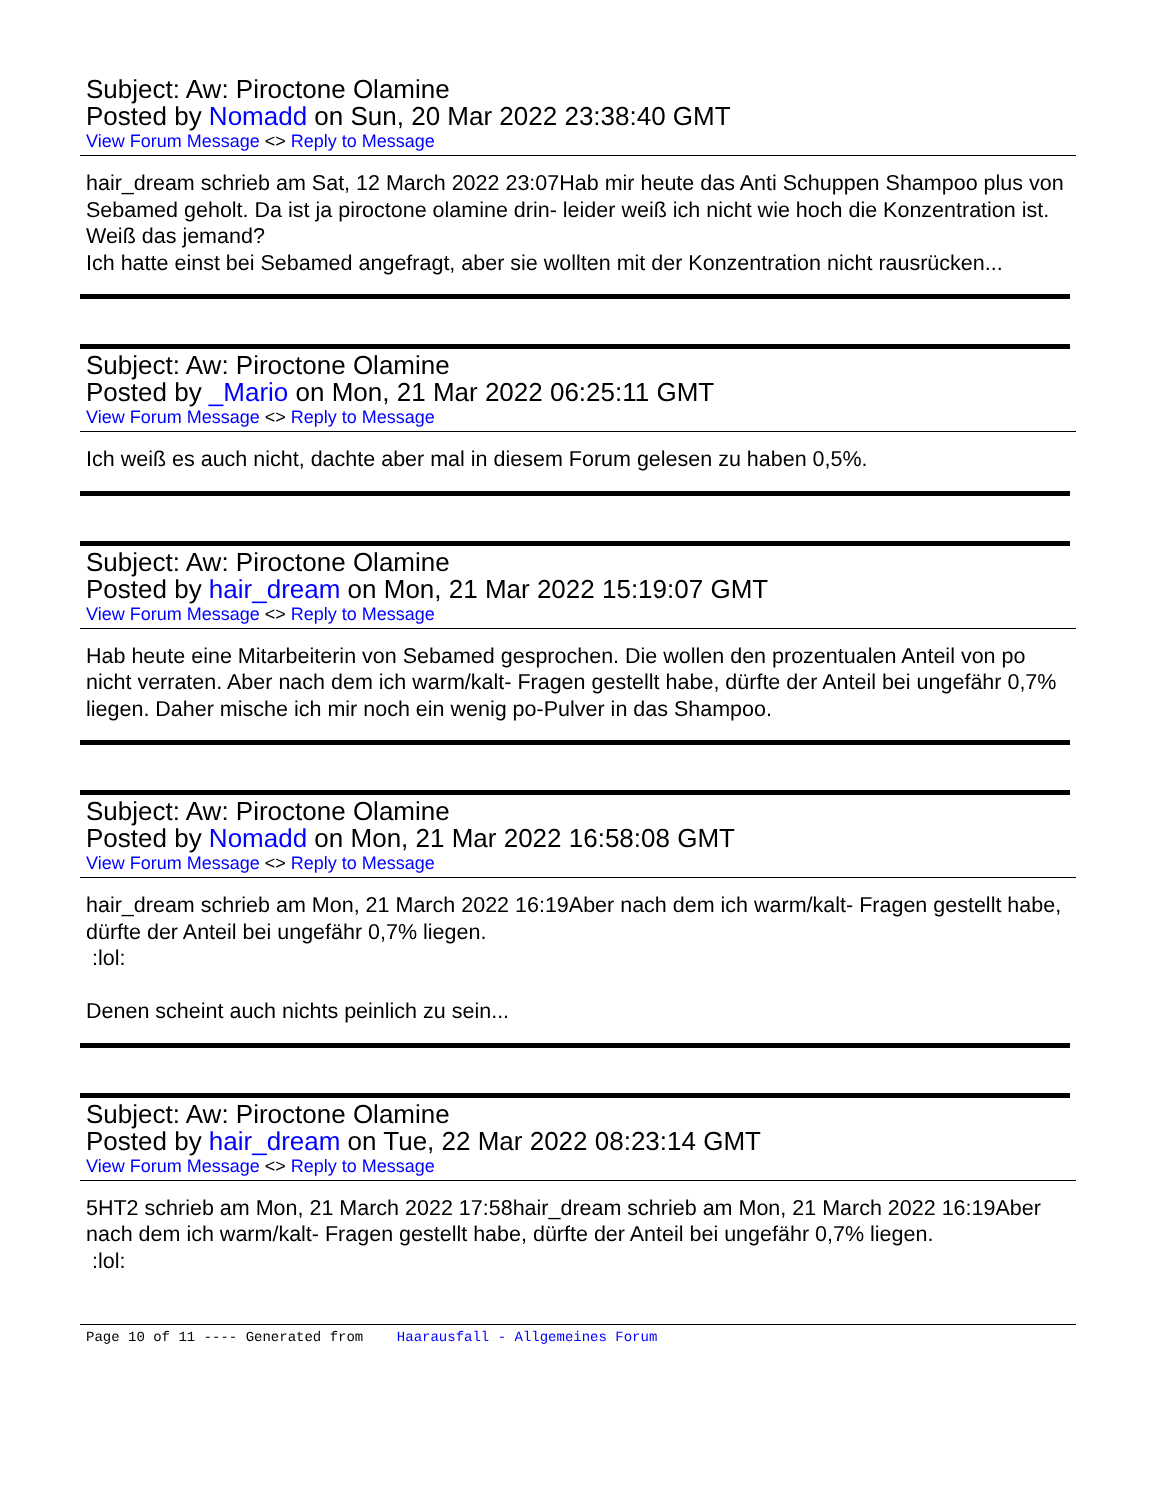Subject: Aw: Piroctone Olamine
Posted by Nomadd on Sun, 20 Mar 2022 23:38:40 GMT
View Forum Message <> Reply to Message
hair_dream schrieb am Sat, 12 March 2022 23:07Hab mir heute das Anti Schuppen Shampoo plus von Sebamed geholt. Da ist ja piroctone olamine drin- leider weiß ich nicht wie hoch die Konzentration ist. Weiß das jemand?
Ich hatte einst bei Sebamed angefragt, aber sie wollten mit der Konzentration nicht rausrücken...
Subject: Aw: Piroctone Olamine
Posted by _Mario on Mon, 21 Mar 2022 06:25:11 GMT
View Forum Message <> Reply to Message
Ich weiß es auch nicht, dachte aber mal in diesem Forum gelesen zu haben 0,5%.
Subject: Aw: Piroctone Olamine
Posted by hair_dream on Mon, 21 Mar 2022 15:19:07 GMT
View Forum Message <> Reply to Message
Hab heute eine Mitarbeiterin von Sebamed gesprochen. Die wollen den prozentualen Anteil von po nicht verraten. Aber nach dem ich warm/kalt- Fragen gestellt habe, dürfte der Anteil bei ungefähr 0,7% liegen. Daher mische ich mir noch ein wenig po-Pulver in das Shampoo.
Subject: Aw: Piroctone Olamine
Posted by Nomadd on Mon, 21 Mar 2022 16:58:08 GMT
View Forum Message <> Reply to Message
hair_dream schrieb am Mon, 21 March 2022 16:19Aber nach dem ich warm/kalt- Fragen gestellt habe, dürfte der Anteil bei ungefähr 0,7% liegen.
:lol:
Denen scheint auch nichts peinlich zu sein...
Subject: Aw: Piroctone Olamine
Posted by hair_dream on Tue, 22 Mar 2022 08:23:14 GMT
View Forum Message <> Reply to Message
5HT2 schrieb am Mon, 21 March 2022 17:58hair_dream schrieb am Mon, 21 March 2022 16:19Aber nach dem ich warm/kalt- Fragen gestellt habe, dürfte der Anteil bei ungefähr 0,7% liegen.
:lol:
Page 10 of 11 ---- Generated from Haarausfall - Allgemeines Forum